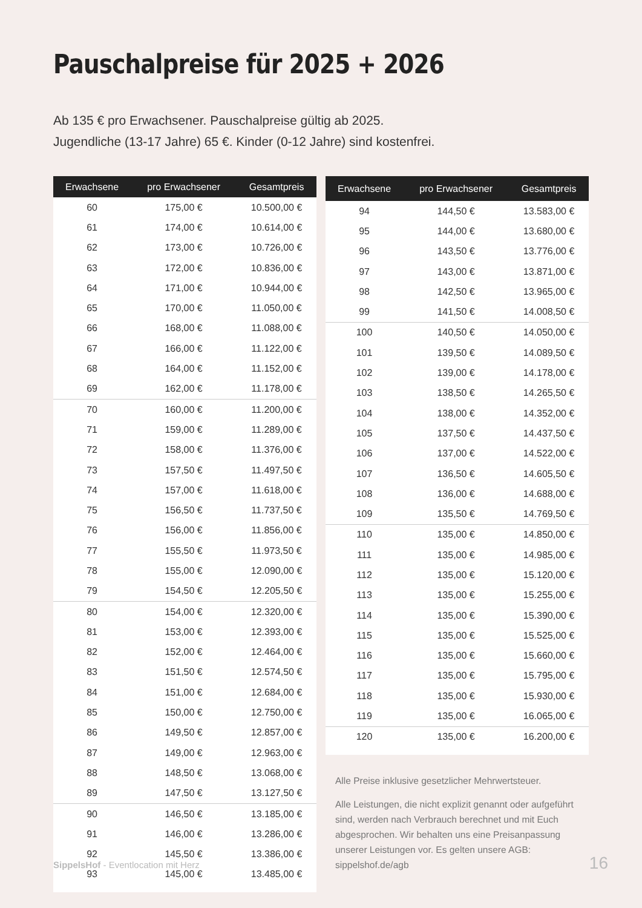Pauschalpreise für 2025 + 2026
Ab 135 € pro Erwachsener. Pauschalpreise gültig ab 2025.
Jugendliche (13-17 Jahre) 65 €. Kinder (0-12 Jahre) sind kostenfrei.
| Erwachsene | pro Erwachsener | Gesamtpreis |
| --- | --- | --- |
| 60 | 175,00 € | 10.500,00 € |
| 61 | 174,00 € | 10.614,00 € |
| 62 | 173,00 € | 10.726,00 € |
| 63 | 172,00 € | 10.836,00 € |
| 64 | 171,00 € | 10.944,00 € |
| 65 | 170,00 € | 11.050,00 € |
| 66 | 168,00 € | 11.088,00 € |
| 67 | 166,00 € | 11.122,00 € |
| 68 | 164,00 € | 11.152,00 € |
| 69 | 162,00 € | 11.178,00 € |
| 70 | 160,00 € | 11.200,00 € |
| 71 | 159,00 € | 11.289,00 € |
| 72 | 158,00 € | 11.376,00 € |
| 73 | 157,50 € | 11.497,50 € |
| 74 | 157,00 € | 11.618,00 € |
| 75 | 156,50 € | 11.737,50 € |
| 76 | 156,00 € | 11.856,00 € |
| 77 | 155,50 € | 11.973,50 € |
| 78 | 155,00 € | 12.090,00 € |
| 79 | 154,50 € | 12.205,50 € |
| 80 | 154,00 € | 12.320,00 € |
| 81 | 153,00 € | 12.393,00 € |
| 82 | 152,00 € | 12.464,00 € |
| 83 | 151,50 € | 12.574,50 € |
| 84 | 151,00 € | 12.684,00 € |
| 85 | 150,00 € | 12.750,00 € |
| 86 | 149,50 € | 12.857,00 € |
| 87 | 149,00 € | 12.963,00 € |
| 88 | 148,50 € | 13.068,00 € |
| 89 | 147,50 € | 13.127,50 € |
| 90 | 146,50 € | 13.185,00 € |
| 91 | 146,00 € | 13.286,00 € |
| 92 | 145,50 € | 13.386,00 € |
| 93 | 145,00 € | 13.485,00 € |
| Erwachsene | pro Erwachsener | Gesamtpreis |
| --- | --- | --- |
| 94 | 144,50 € | 13.583,00 € |
| 95 | 144,00 € | 13.680,00 € |
| 96 | 143,50 € | 13.776,00 € |
| 97 | 143,00 € | 13.871,00 € |
| 98 | 142,50 € | 13.965,00 € |
| 99 | 141,50 € | 14.008,50 € |
| 100 | 140,50 € | 14.050,00 € |
| 101 | 139,50 € | 14.089,50 € |
| 102 | 139,00 € | 14.178,00 € |
| 103 | 138,50 € | 14.265,50 € |
| 104 | 138,00 € | 14.352,00 € |
| 105 | 137,50 € | 14.437,50 € |
| 106 | 137,00 € | 14.522,00 € |
| 107 | 136,50 € | 14.605,50 € |
| 108 | 136,00 € | 14.688,00 € |
| 109 | 135,50 € | 14.769,50 € |
| 110 | 135,00 € | 14.850,00 € |
| 111 | 135,00 € | 14.985,00 € |
| 112 | 135,00 € | 15.120,00 € |
| 113 | 135,00 € | 15.255,00 € |
| 114 | 135,00 € | 15.390,00 € |
| 115 | 135,00 € | 15.525,00 € |
| 116 | 135,00 € | 15.660,00 € |
| 117 | 135,00 € | 15.795,00 € |
| 118 | 135,00 € | 15.930,00 € |
| 119 | 135,00 € | 16.065,00 € |
| 120 | 135,00 € | 16.200,00 € |
Alle Preise inklusive gesetzlicher Mehrwertsteuer.
Alle Leistungen, die nicht explizit genannt oder aufgeführt sind, werden nach Verbrauch berechnet und mit Euch abgesprochen. Wir behalten uns eine Preisanpassung unserer Leistungen vor. Es gelten unsere AGB: sippelshof.de/agb
SippelsHof - Eventlocation mit Herz 16